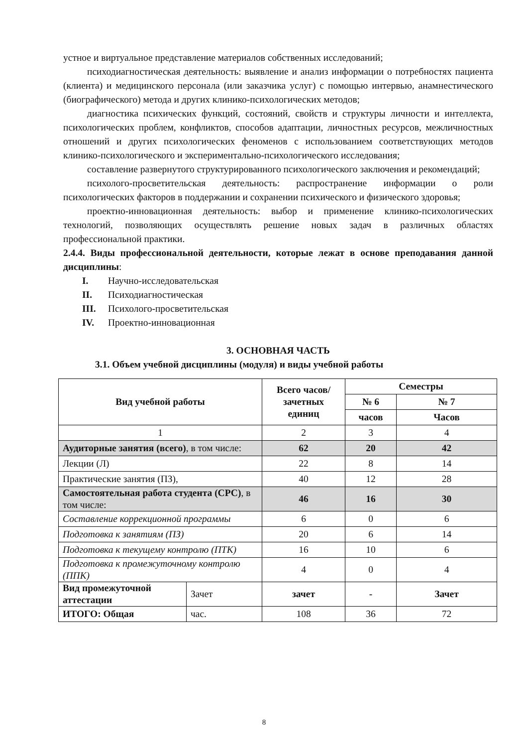устное и виртуальное представление материалов собственных исследований;
психодиагностическая деятельность: выявление и анализ информации о потребностях пациента (клиента) и медицинского персонала (или заказчика услуг) с помощью интервью, анамнестического (биографического) метода и других клинико-психологических методов;
диагностика психических функций, состояний, свойств и структуры личности и интеллекта, психологических проблем, конфликтов, способов адаптации, личностных ресурсов, межличностных отношений и других психологических феноменов с использованием соответствующих методов клинико-психологического и экспериментально-психологического исследования;
составление развернутого структурированного психологического заключения и рекомендаций;
психолого-просветительская деятельность: распространение информации о роли психологических факторов в поддержании и сохранении психического и физического здоровья;
проектно-инновационная деятельность: выбор и применение клинико-психологических технологий, позволяющих осуществлять решение новых задач в различных областях профессиональной практики.
2.4.4. Виды профессиональной деятельности, которые лежат в основе преподавания данной дисциплины:
I. Научно-исследовательская
II. Психодиагностическая
III. Психолого-просветительская
IV. Проектно-инновационная
3. ОСНОВНАЯ ЧАСТЬ
3.1. Объем учебной дисциплины (модуля) и виды учебной работы
| Вид учебной работы | | Всего часов/ зачетных единиц | Семестры | |
| --- | --- | --- | --- | --- |
| | | | № 6 | № 7 |
| | | | часов | Часов |
| 1 | | 2 | 3 | 4 |
| Аудиторные занятия (всего) , в том числе: | | 62 | 20 | 42 |
| Лекции (Л) | | 22 | 8 | 14 |
| Практические занятия (ПЗ), | | 40 | 12 | 28 |
| Самостоятельная работа студента (СРС) , в том числе: | | 46 | 16 | 30 |
| Составление коррекционной программы | | 6 | 0 | 6 |
| Подготовка к занятиям (ПЗ) | | 20 | 6 | 14 |
| Подготовка к текущему контролю (ПТК) | | 16 | 10 | 6 |
| Подготовка к промежуточному контролю (ППК) | | 4 | 0 | 4 |
| Вид промежуточной аттестации | Зачет | зачет | - | Зачет |
| ИТОГО: Общая | час. | 108 | 36 | 72 |
8